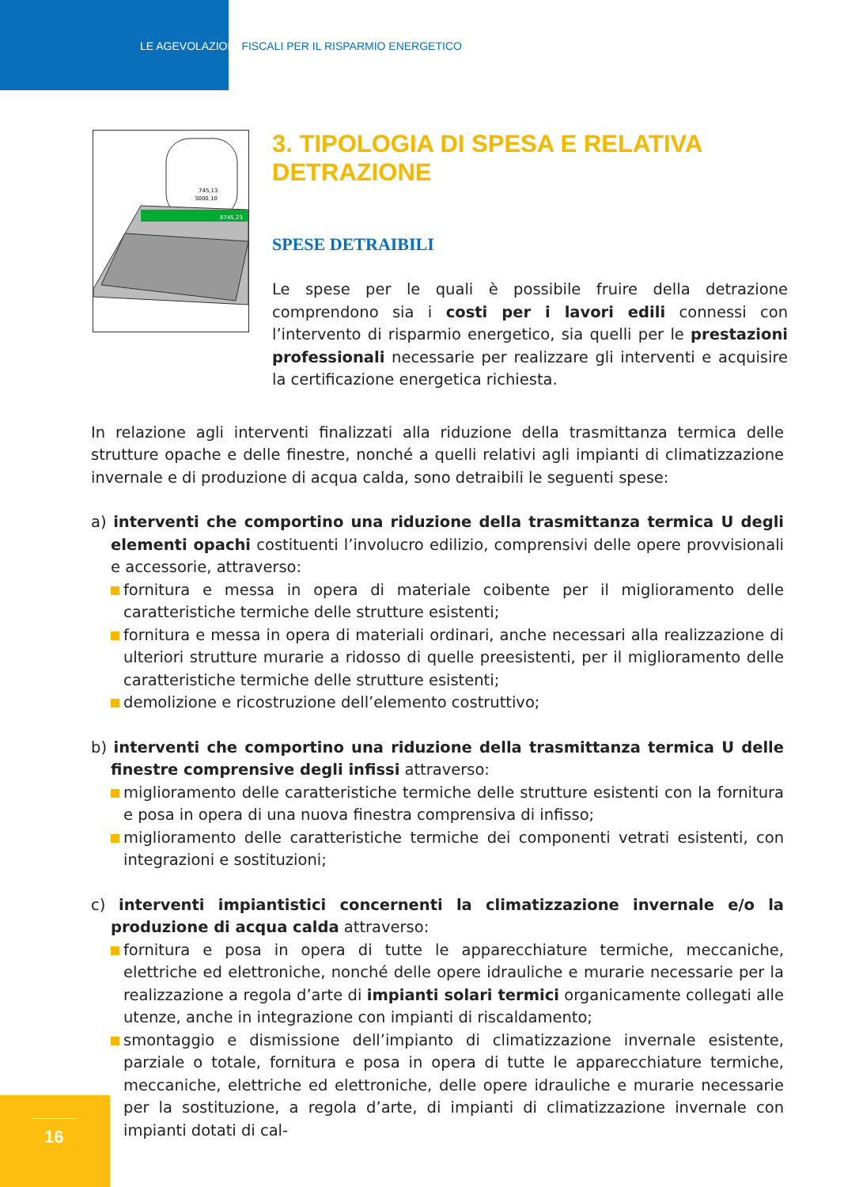LE AGEVOLAZIONI FISCALI PER IL RISPARMIO ENERGETICO
745,13
3000,10
8745,23
3. TIPOLOGIA DI SPESA E RELATIVA DETRAZIONE
SPESE DETRAIBILI
Le spese per le quali è possibile fruire della detrazione comprendono sia i costi per i lavori edili connessi con l’intervento di risparmio energetico, sia quelli per le prestazioni professionali necessarie per realizzare gli interventi e acquisire la certificazione energetica richiesta.
In relazione agli interventi finalizzati alla riduzione della trasmittanza termica delle strutture opache e delle finestre, nonché a quelli relativi agli impianti di climatizzazione invernale e di produzione di acqua calda, sono detraibili le seguenti spese:
a) interventi che comportino una riduzione della trasmittanza termica U degli elementi opachi costituenti l’involucro edilizio, comprensivi delle opere provvisionali e accessorie, attraverso:
fornitura e messa in opera di materiale coibente per il miglioramento delle caratteristiche termiche delle strutture esistenti;
fornitura e messa in opera di materiali ordinari, anche necessari alla realizzazione di ulteriori strutture murarie a ridosso di quelle preesistenti, per il miglioramento delle caratteristiche termiche delle strutture esistenti;
demolizione e ricostruzione dell’elemento costruttivo;
b) interventi che comportino una riduzione della trasmittanza termica U delle finestre comprensive degli infissi attraverso:
miglioramento delle caratteristiche termiche delle strutture esistenti con la fornitura e posa in opera di una nuova finestra comprensiva di infisso;
miglioramento delle caratteristiche termiche dei componenti vetrati esistenti, con integrazioni e sostituzioni;
c) interventi impiantistici concernenti la climatizzazione invernale e/o la produzione di acqua calda attraverso:
fornitura e posa in opera di tutte le apparecchiature termiche, meccaniche, elettriche ed elettroniche, nonché delle opere idrauliche e murarie necessarie per la realizzazione a regola d’arte di impianti solari termici organicamente collegati alle utenze, anche in integrazione con impianti di riscaldamento;
smontaggio e dismissione dell’impianto di climatizzazione invernale esistente, parziale o totale, fornitura e posa in opera di tutte le apparecchiature termiche, meccaniche, elettriche ed elettroniche, delle opere idrauliche e murarie necessarie per la sostituzione, a regola d’arte, di impianti di climatizzazione invernale con impianti dotati di cal-
16